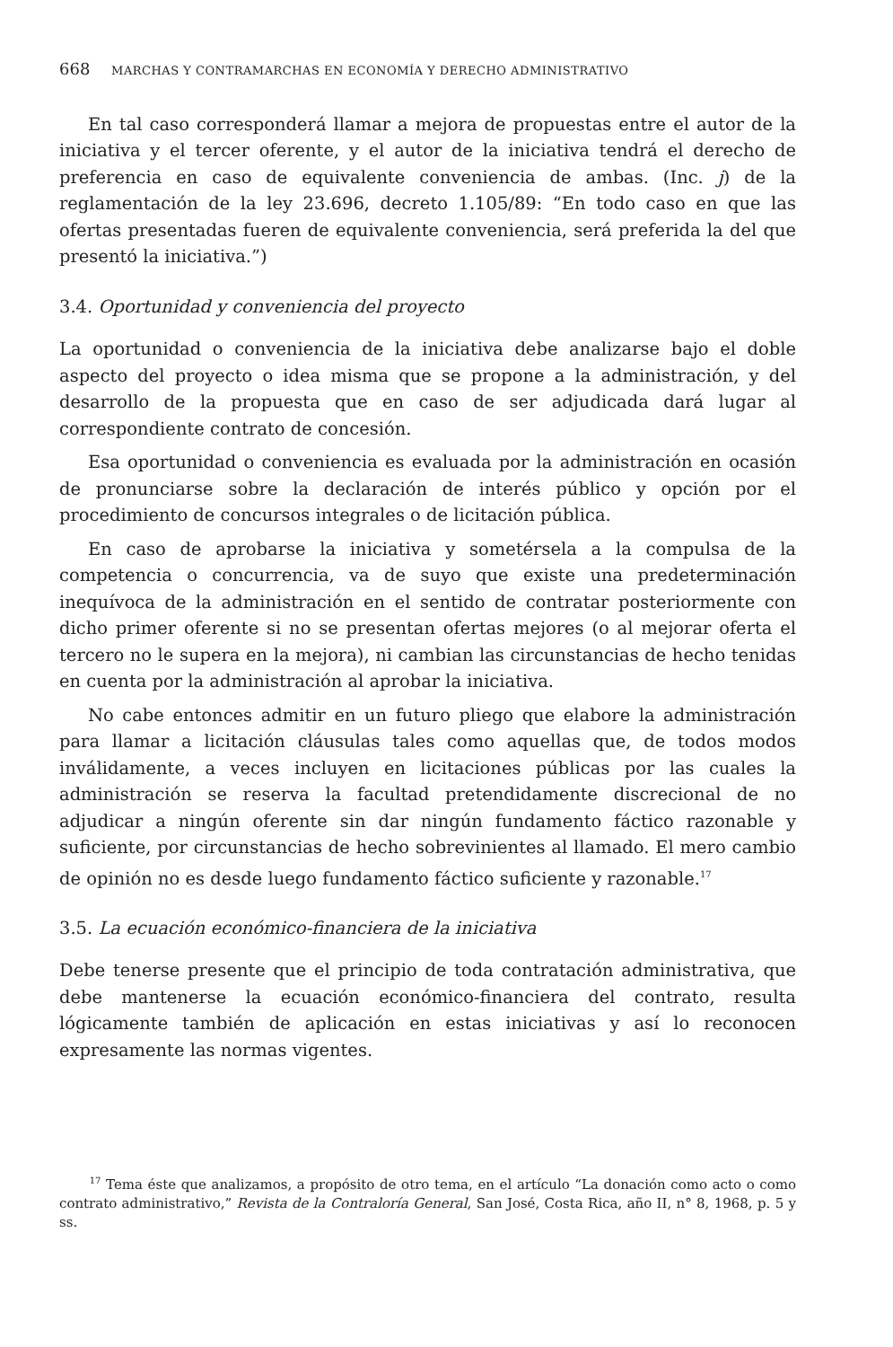668 MARCHAS Y CONTRAMARCHAS EN ECONOMÍA Y DERECHO ADMINISTRATIVO
En tal caso corresponderá llamar a mejora de propuestas entre el autor de la iniciativa y el tercer oferente, y el autor de la iniciativa tendrá el derecho de preferencia en caso de equivalente conveniencia de ambas. (Inc. j) de la reglamentación de la ley 23.696, decreto 1.105/89: “En todo caso en que las ofertas presentadas fueren de equivalente conveniencia, será preferida la del que presentó la iniciativa.”)
3.4. Oportunidad y conveniencia del proyecto
La oportunidad o conveniencia de la iniciativa debe analizarse bajo el doble aspecto del proyecto o idea misma que se propone a la administración, y del desarrollo de la propuesta que en caso de ser adjudicada dará lugar al correspondiente contrato de concesión.
Esa oportunidad o conveniencia es evaluada por la administración en ocasión de pronunciarse sobre la declaración de interés público y opción por el procedimiento de concursos integrales o de licitación pública.
En caso de aprobarse la iniciativa y sometérsela a la compulsa de la competencia o concurrencia, va de suyo que existe una predeterminación inequívoca de la administración en el sentido de contratar posteriormente con dicho primer oferente si no se presentan ofertas mejores (o al mejorar oferta el tercero no le supera en la mejora), ni cambian las circunstancias de hecho tenidas en cuenta por la administración al aprobar la iniciativa.
No cabe entonces admitir en un futuro pliego que elabore la administración para llamar a licitación cláusulas tales como aquellas que, de todos modos inválidamente, a veces incluyen en licitaciones públicas por las cuales la administración se reserva la facultad pretendidamente discrecional de no adjudicar a ningún oferente sin dar ningún fundamento fáctico razonable y suficiente, por circunstancias de hecho sobrevinientes al llamado. El mero cambio de opinión no es desde luego fundamento fáctico suficiente y razonable.<sup>17</sup>
3.5. La ecuación económico-financiera de la iniciativa
Debe tenerse presente que el principio de toda contratación administrativa, que debe mantenerse la ecuación económico-financiera del contrato, resulta lógicamente también de aplicación en estas iniciativas y así lo reconocen expresamente las normas vigentes.
<sup>17</sup> Tema éste que analizamos, a propósito de otro tema, en el artículo “La donación como acto o como contrato administrativo,” Revista de la Contraloría General, San José, Costa Rica, año II, n° 8, 1968, p. 5 y ss.